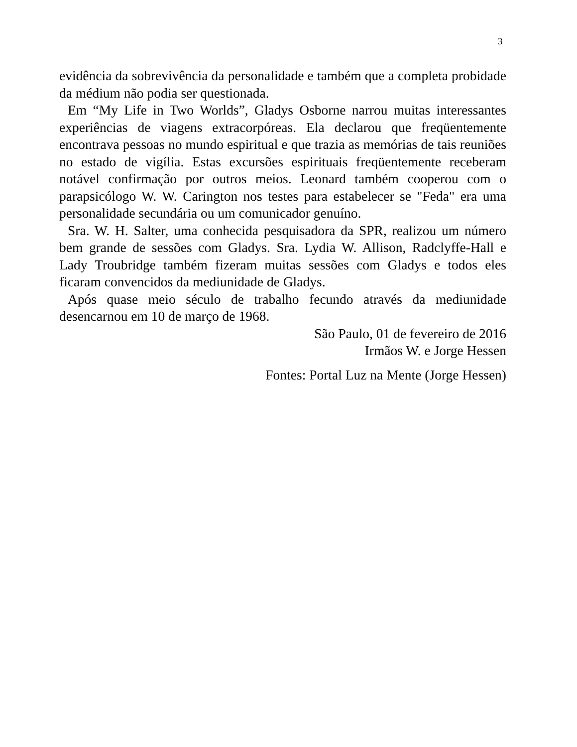3
evidência da sobrevivência da personalidade e também que a completa probidade da médium não podia ser questionada.
Em “My Life in Two Worlds”, Gladys Osborne narrou muitas interessantes experiências de viagens extracorpóreas. Ela declarou que freqüentemente encontrava pessoas no mundo espiritual e que trazia as memórias de tais reuniões no estado de vigília. Estas excursões espirituais freqüentemente receberam notável confirmação por outros meios. Leonard também cooperou com o parapsicólogo W. W. Carington nos testes para estabelecer se "Feda" era uma personalidade secundária ou um comunicador genuíno.
Sra. W. H. Salter, uma conhecida pesquisadora da SPR, realizou um número bem grande de sessões com Gladys. Sra. Lydia W. Allison, Radclyffe-Hall e Lady Troubridge também fizeram muitas sessões com Gladys e todos eles ficaram convencidos da mediunidade de Gladys.
Após quase meio século de trabalho fecundo através da mediunidade desencarnou em 10 de março de 1968.
São Paulo, 01 de fevereiro de 2016
Irmãos W. e Jorge Hessen
Fontes: Portal Luz na Mente (Jorge Hessen)